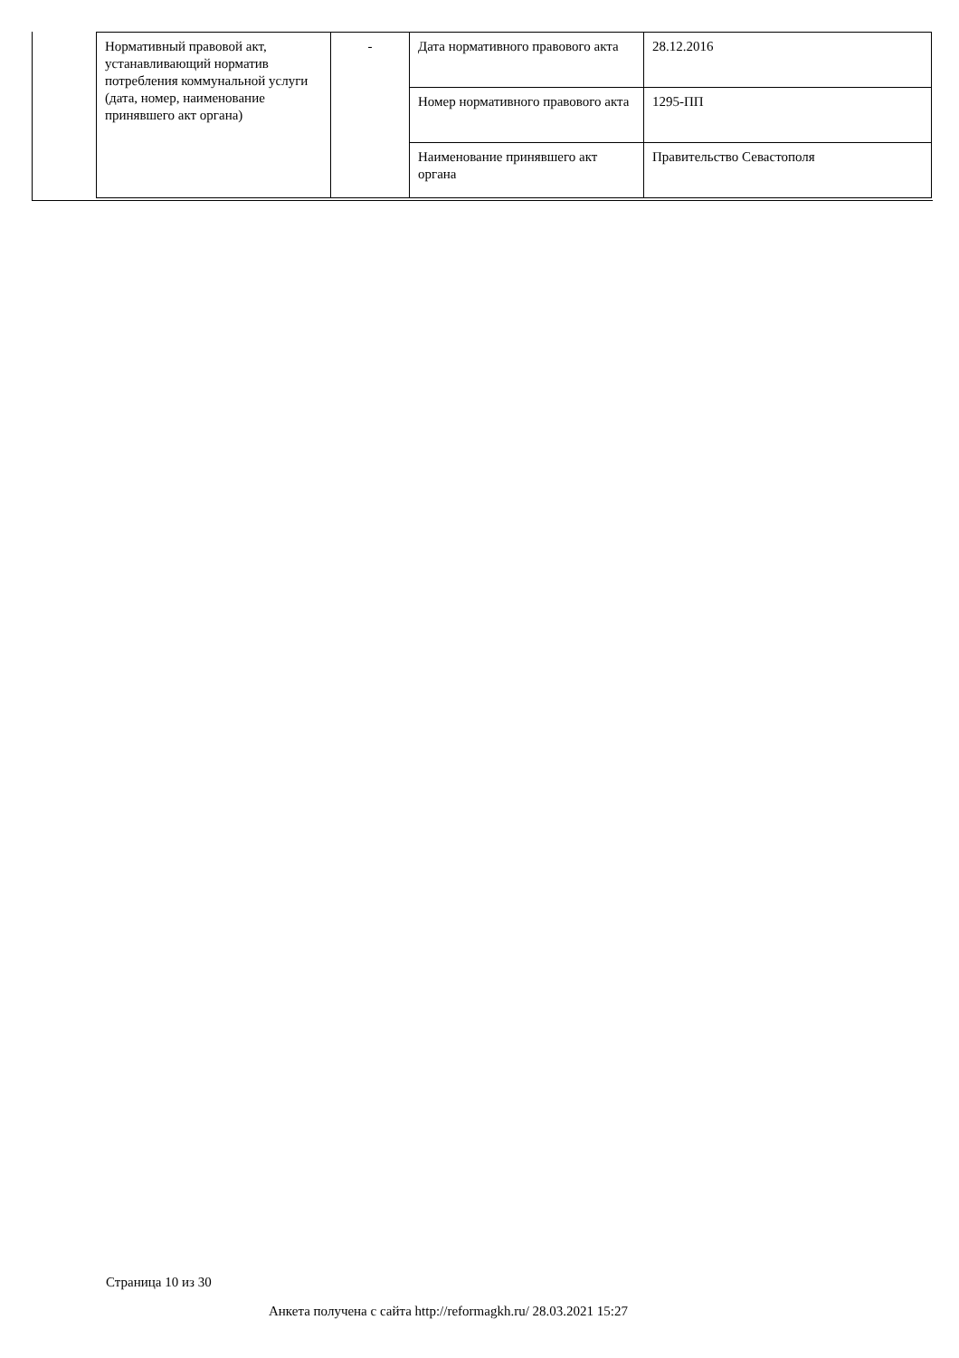| Нормативный правовой акт, устанавливающий норматив потребления коммунальной услуги (дата, номер, наименование принявшего акт органа) | - | Дата нормативного правового акта | 28.12.2016 |
| | | Номер нормативного правового акта | 1295-ПП |
| | | Наименование принявшего акт органа | Правительство Севастополя |
Страница 10 из 30
Анкета получена с сайта http://reformagkh.ru/ 28.03.2021 15:27